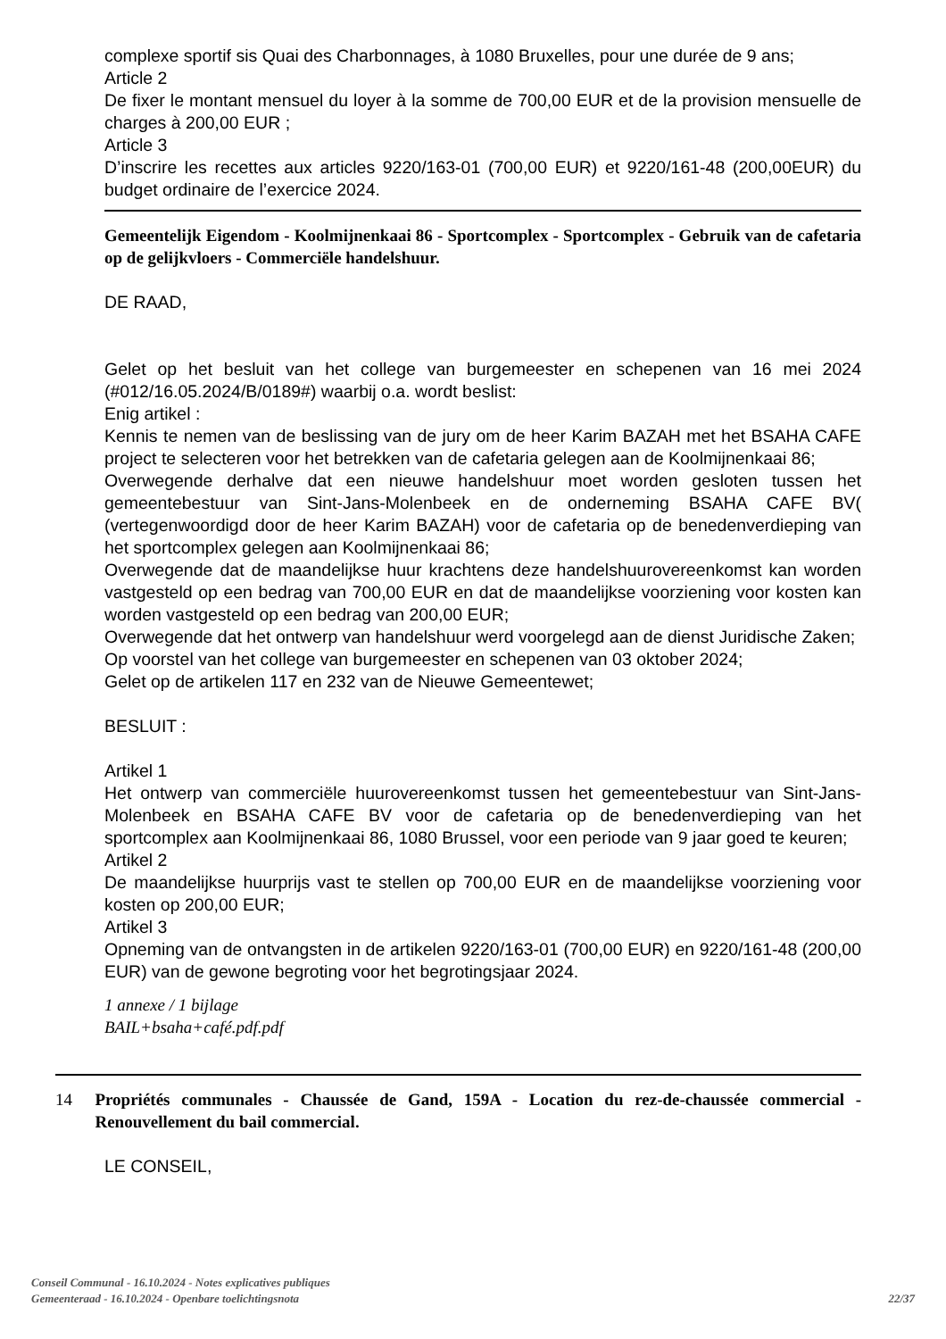complexe sportif sis Quai des Charbonnages, à 1080 Bruxelles, pour une durée de 9 ans;
Article 2
De fixer le montant mensuel du loyer à la somme de 700,00 EUR et de la provision mensuelle de charges à 200,00 EUR ;
Article 3
D’inscrire les recettes aux articles 9220/163-01 (700,00 EUR) et 9220/161-48 (200,00EUR) du budget ordinaire de l’exercice 2024.
Gemeentelijk Eigendom - Koolmijnenkaai 86 - Sportcomplex - Sportcomplex - Gebruik van de cafetaria op de gelijkvloers - Commerciële handelshuur.
DE RAAD,
Gelet op het besluit van het college van burgemeester en schepenen van 16 mei 2024 (#012/16.05.2024/B/0189#) waarbij o.a. wordt beslist:
Enig artikel :
Kennis te nemen van de beslissing van de jury om de heer Karim BAZAH met het BSAHA CAFE project te selecteren voor het betrekken van de cafetaria gelegen aan de Koolmijnenkaai 86;
Overwegende derhalve dat een nieuwe handelshuur moet worden gesloten tussen het gemeentebestuur van Sint-Jans-Molenbeek en de onderneming BSAHA CAFE BV( (vertegenwoordigd door de heer Karim BAZAH) voor de cafetaria op de benedenverdieping van het sportcomplex gelegen aan Koolmijnenkaai 86;
Overwegende dat de maandelijkse huur krachtens deze handelshuurovereenkomst kan worden vastgesteld op een bedrag van 700,00 EUR en dat de maandelijkse voorziening voor kosten kan worden vastgesteld op een bedrag van 200,00 EUR;
Overwegende dat het ontwerp van handelshuur werd voorgelegd aan de dienst Juridische Zaken;
Op voorstel van het college van burgemeester en schepenen van 03 oktober 2024;
Gelet op de artikelen 117 en 232 van de Nieuwe Gemeentewet;
BESLUIT :
Artikel 1
Het ontwerp van commerciële huurovereenkomst tussen het gemeentebestuur van Sint-Jans-Molenbeek en BSAHA CAFE BV voor de cafetaria op de benedenverdieping van het sportcomplex aan Koolmijnenkaai 86, 1080 Brussel, voor een periode van 9 jaar goed te keuren;
Artikel 2
De maandelijkse huurprijs vast te stellen op 700,00 EUR en de maandelijkse voorziening voor kosten op 200,00 EUR;
Artikel 3
Opneming van de ontvangsten in de artikelen 9220/163-01 (700,00 EUR) en 9220/161-48 (200,00 EUR) van de gewone begroting voor het begrotingsjaar 2024.
1 annexe / 1 bijlage
BAIL+bsaha+café.pdf.pdf
14
Propriétés communales - Chaussée de Gand, 159A - Location du rez-de-chaussée commercial - Renouvellement du bail commercial.
LE CONSEIL,
Conseil Communal - 16.10.2024 - Notes explicatives publiques
Gemeenteraad - 16.10.2024 - Openbare toelichtingsnota
22/37